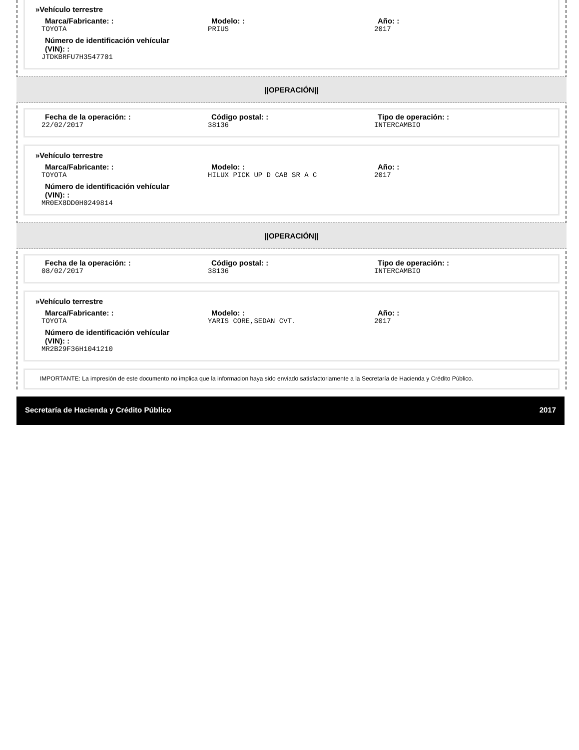»Vehículo terrestre
Marca/Fabricante: :
TOYOTA
Modelo: :
PRIUS
Año: :
2017
Número de identificación vehícular (VIN): :
JTDKBRFU7H3547701
||OPERACIÓN||
Fecha de la operación: :
22/02/2017
Código postal: :
38136
Tipo de operación: :
INTERCAMBIO
»Vehículo terrestre
Marca/Fabricante: :
TOYOTA
Modelo: :
HILUX PICK UP D CAB SR A C
Año: :
2017
Número de identificación vehícular (VIN): :
MR0EX8DD0H0249814
||OPERACIÓN||
Fecha de la operación: :
08/02/2017
Código postal: :
38136
Tipo de operación: :
INTERCAMBIO
»Vehículo terrestre
Marca/Fabricante: :
TOYOTA
Modelo: :
YARIS CORE,SEDAN CVT.
Año: :
2017
Número de identificación vehícular (VIN): :
MR2B29F36H1041210
IMPORTANTE: La impresión de este documento no implica que la informacion haya sido enviado satisfactoriamente a la Secretaría de Hacienda y Crédito Público.
Secretaría de Hacienda y Crédito Público 2017